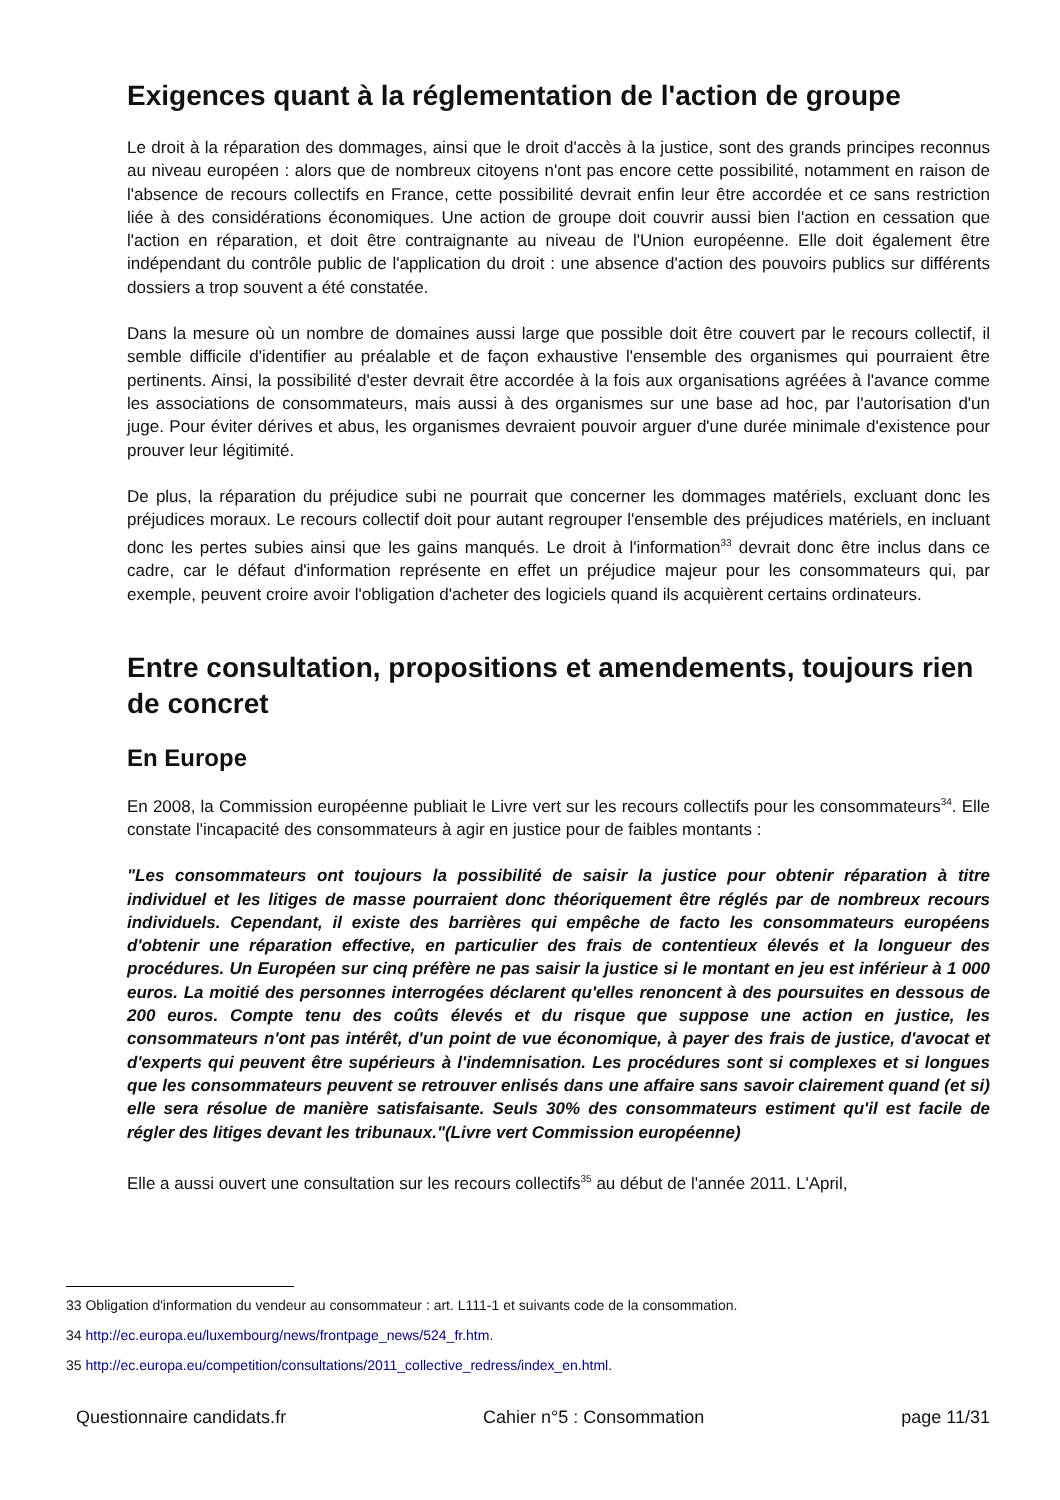Exigences quant à la réglementation de l'action de groupe
Le droit à la réparation des dommages, ainsi que le droit d'accès à la justice, sont des grands principes reconnus au niveau européen : alors que de nombreux citoyens n'ont pas encore cette possibilité, notamment en raison de l'absence de recours collectifs en France, cette possibilité devrait enfin leur être accordée et ce sans restriction liée à des considérations économiques. Une action de groupe doit couvrir aussi bien l'action en cessation que l'action en réparation, et doit être contraignante au niveau de l'Union européenne. Elle doit également être indépendant du contrôle public de l'application du droit : une absence d'action des pouvoirs publics sur différents dossiers a trop souvent a été constatée.
Dans la mesure où un nombre de domaines aussi large que possible doit être couvert par le recours collectif, il semble difficile d'identifier au préalable et de façon exhaustive l'ensemble des organismes qui pourraient être pertinents. Ainsi, la possibilité d'ester devrait être accordée à la fois aux organisations agréées à l'avance comme les associations de consommateurs, mais aussi à des organismes sur une base ad hoc, par l'autorisation d'un juge. Pour éviter dérives et abus, les organismes devraient pouvoir arguer d'une durée minimale d'existence pour prouver leur légitimité.
De plus, la réparation du préjudice subi ne pourrait que concerner les dommages matériels, excluant donc les préjudices moraux. Le recours collectif doit pour autant regrouper l'ensemble des préjudices matériels, en incluant donc les pertes subies ainsi que les gains manqués. Le droit à l'information<sup>33</sup> devrait donc être inclus dans ce cadre, car le défaut d'information représente en effet un préjudice majeur pour les consommateurs qui, par exemple, peuvent croire avoir l'obligation d'acheter des logiciels quand ils acquièrent certains ordinateurs.
Entre consultation, propositions et amendements, toujours rien de concret
En Europe
En 2008, la Commission européenne publiait le Livre vert sur les recours collectifs pour les consommateurs<sup>34</sup>. Elle constate l'incapacité des consommateurs à agir en justice pour de faibles montants :
"Les consommateurs ont toujours la possibilité de saisir la justice pour obtenir réparation à titre individuel et les litiges de masse pourraient donc théoriquement être réglés par de nombreux recours individuels. Cependant, il existe des barrières qui empêche de facto les consommateurs européens d'obtenir une réparation effective, en particulier des frais de contentieux élevés et la longueur des procédures. Un Européen sur cinq préfère ne pas saisir la justice si le montant en jeu est inférieur à 1 000 euros. La moitié des personnes interrogées déclarent qu'elles renoncent à des poursuites en dessous de 200 euros. Compte tenu des coûts élevés et du risque que suppose une action en justice, les consommateurs n'ont pas intérêt, d'un point de vue économique, à payer des frais de justice, d'avocat et d'experts qui peuvent être supérieurs à l'indemnisation. Les procédures sont si complexes et si longues que les consommateurs peuvent se retrouver enlisés dans une affaire sans savoir clairement quand (et si) elle sera résolue de manière satisfaisante. Seuls 30% des consommateurs estiment qu'il est facile de régler des litiges devant les tribunaux."(Livre vert Commission européenne)
Elle a aussi ouvert une consultation sur les recours collectifs<sup>35</sup> au début de l'année 2011. L'April,
33 Obligation d'information du vendeur au consommateur : art. L111-1 et suivants code de la consommation.
34 http://ec.europa.eu/luxembourg/news/frontpage_news/524_fr.htm.
35 http://ec.europa.eu/competition/consultations/2011_collective_redress/index_en.html.
Questionnaire candidats.fr Cahier n°5 : Consommation page 11/31